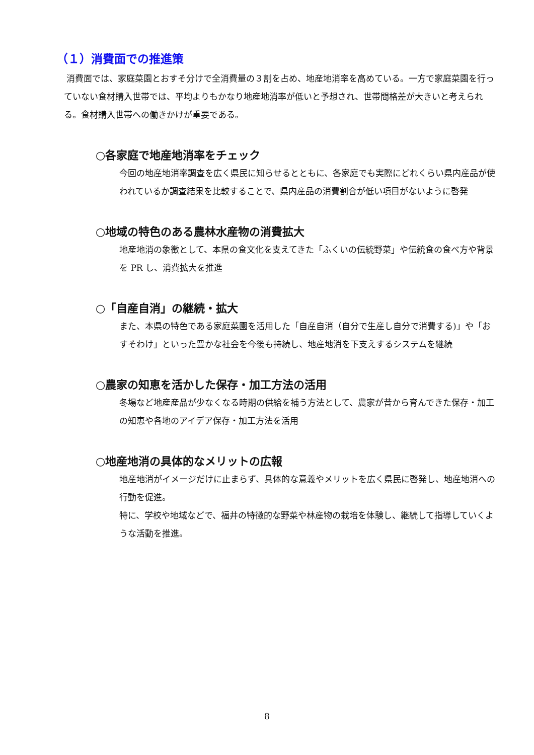（１）消費面での推進策
消費面では、家庭菜園とおすそ分けで全消費量の３割を占め、地産地消率を高めている。一方で家庭菜園を行っていない食材購入世帯では、平均よりもかなり地産地消率が低いと予想され、世帯間格差が大きいと考えられる。食材購入世帯への働きかけが重要である。
○各家庭で地産地消率をチェック
今回の地産地消率調査を広く県民に知らせるとともに、各家庭でも実際にどれくらい県内産品が使われているか調査結果を比較することで、県内産品の消費割合が低い項目がないように啓発
○地域の特色のある農林水産物の消費拡大
地産地消の象徴として、本県の食文化を支えてきた「ふくいの伝統野菜」や伝統食の食べ方や背景を PR し、消費拡大を推進
○「自産自消」の継続・拡大
また、本県の特色である家庭菜園を活用した「自産自消（自分で生産し自分で消費する)」や「おすそわけ」といった豊かな社会を今後も持続し、地産地消を下支えするシステムを継続
○農家の知恵を活かした保存・加工方法の活用
冬場など地産産品が少なくなる時期の供給を補う方法として、農家が昔から育んできた保存・加工の知恵や各地のアイデア保存・加工方法を活用
○地産地消の具体的なメリットの広報
地産地消がイメージだけに止まらず、具体的な意義やメリットを広く県民に啓発し、地産地消への行動を促進。
特に、学校や地域などで、福井の特徴的な野菜や林産物の栽培を体験し、継続して指導していくような活動を推進。
8